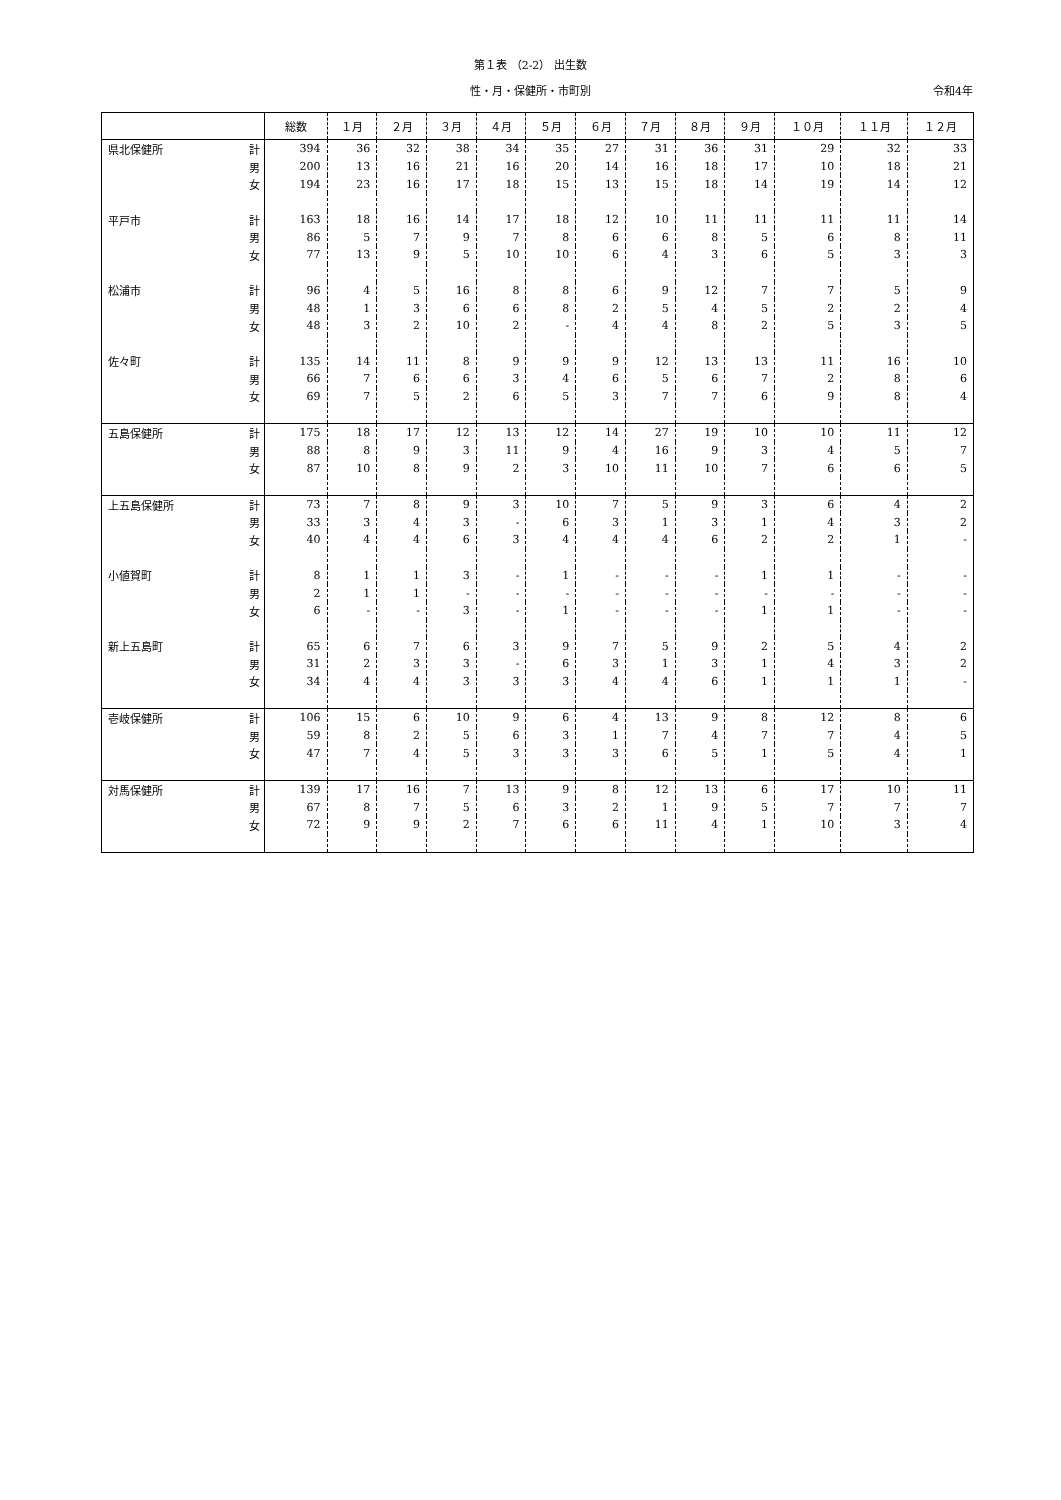第１表 （2-2） 出生数
性・月・保健所・市町別 令和4年
| | | 総数 | １月 | ２月 | ３月 | ４月 | ５月 | ６月 | ７月 | ８月 | ９月 | １０月 | １１月 | １２月 |
| --- | --- | --- | --- | --- | --- | --- | --- | --- | --- | --- | --- | --- | --- | --- |
| 県北保健所 | 計 | 394 | 36 | 32 | 38 | 34 | 35 | 27 | 31 | 36 | 31 | 29 | 32 | 33 |
| | 男 | 200 | 13 | 16 | 21 | 16 | 20 | 14 | 16 | 18 | 17 | 10 | 18 | 21 |
| | 女 | 194 | 23 | 16 | 17 | 18 | 15 | 13 | 15 | 18 | 14 | 19 | 14 | 12 |
| 平戸市 | 計 | 163 | 18 | 16 | 14 | 17 | 18 | 12 | 10 | 11 | 11 | 11 | 11 | 14 |
| | 男 | 86 | 5 | 7 | 9 | 7 | 8 | 6 | 6 | 8 | 5 | 6 | 8 | 11 |
| | 女 | 77 | 13 | 9 | 5 | 10 | 10 | 6 | 4 | 3 | 6 | 5 | 3 | 3 |
| 松浦市 | 計 | 96 | 4 | 5 | 16 | 8 | 8 | 6 | 9 | 12 | 7 | 7 | 5 | 9 |
| | 男 | 48 | 1 | 3 | 6 | 6 | 8 | 2 | 5 | 4 | 5 | 2 | 2 | 4 |
| | 女 | 48 | 3 | 2 | 10 | 2 | - | 4 | 4 | 8 | 2 | 5 | 3 | 5 |
| 佐々町 | 計 | 135 | 14 | 11 | 8 | 9 | 9 | 9 | 12 | 13 | 13 | 11 | 16 | 10 |
| | 男 | 66 | 7 | 6 | 6 | 3 | 4 | 6 | 5 | 6 | 7 | 2 | 8 | 6 |
| | 女 | 69 | 7 | 5 | 2 | 6 | 5 | 3 | 7 | 7 | 6 | 9 | 8 | 4 |
| 五島保健所 | 計 | 175 | 18 | 17 | 12 | 13 | 12 | 14 | 27 | 19 | 10 | 10 | 11 | 12 |
| | 男 | 88 | 8 | 9 | 3 | 11 | 9 | 4 | 16 | 9 | 3 | 4 | 5 | 7 |
| | 女 | 87 | 10 | 8 | 9 | 2 | 3 | 10 | 11 | 10 | 7 | 6 | 6 | 5 |
| 上五島保健所 | 計 | 73 | 7 | 8 | 9 | 3 | 10 | 7 | 5 | 9 | 3 | 6 | 4 | 2 |
| | 男 | 33 | 3 | 4 | 3 | - | 6 | 3 | 1 | 3 | 1 | 4 | 3 | 2 |
| | 女 | 40 | 4 | 4 | 6 | 3 | 4 | 4 | 4 | 6 | 2 | 2 | 1 | - |
| 小値賀町 | 計 | 8 | 1 | 1 | 3 | - | 1 | - | - | - | 1 | 1 | - | - |
| | 男 | 2 | 1 | 1 | - | - | - | - | - | - | - | - | - | - |
| | 女 | 6 | - | - | 3 | - | 1 | - | - | - | 1 | 1 | - | - |
| 新上五島町 | 計 | 65 | 6 | 7 | 6 | 3 | 9 | 7 | 5 | 9 | 2 | 5 | 4 | 2 |
| | 男 | 31 | 2 | 3 | 3 | - | 6 | 3 | 1 | 3 | 1 | 4 | 3 | 2 |
| | 女 | 34 | 4 | 4 | 3 | 3 | 3 | 4 | 4 | 6 | 1 | 1 | 1 | - |
| 壱岐保健所 | 計 | 106 | 15 | 6 | 10 | 9 | 6 | 4 | 13 | 9 | 8 | 12 | 8 | 6 |
| | 男 | 59 | 8 | 2 | 5 | 6 | 3 | 1 | 7 | 4 | 7 | 7 | 4 | 5 |
| | 女 | 47 | 7 | 4 | 5 | 3 | 3 | 3 | 6 | 5 | 1 | 5 | 4 | 1 |
| 対馬保健所 | 計 | 139 | 17 | 16 | 7 | 13 | 9 | 8 | 12 | 13 | 6 | 17 | 10 | 11 |
| | 男 | 67 | 8 | 7 | 5 | 6 | 3 | 2 | 1 | 9 | 5 | 7 | 7 | 7 |
| | 女 | 72 | 9 | 9 | 2 | 7 | 6 | 6 | 11 | 4 | 1 | 10 | 3 | 4 |